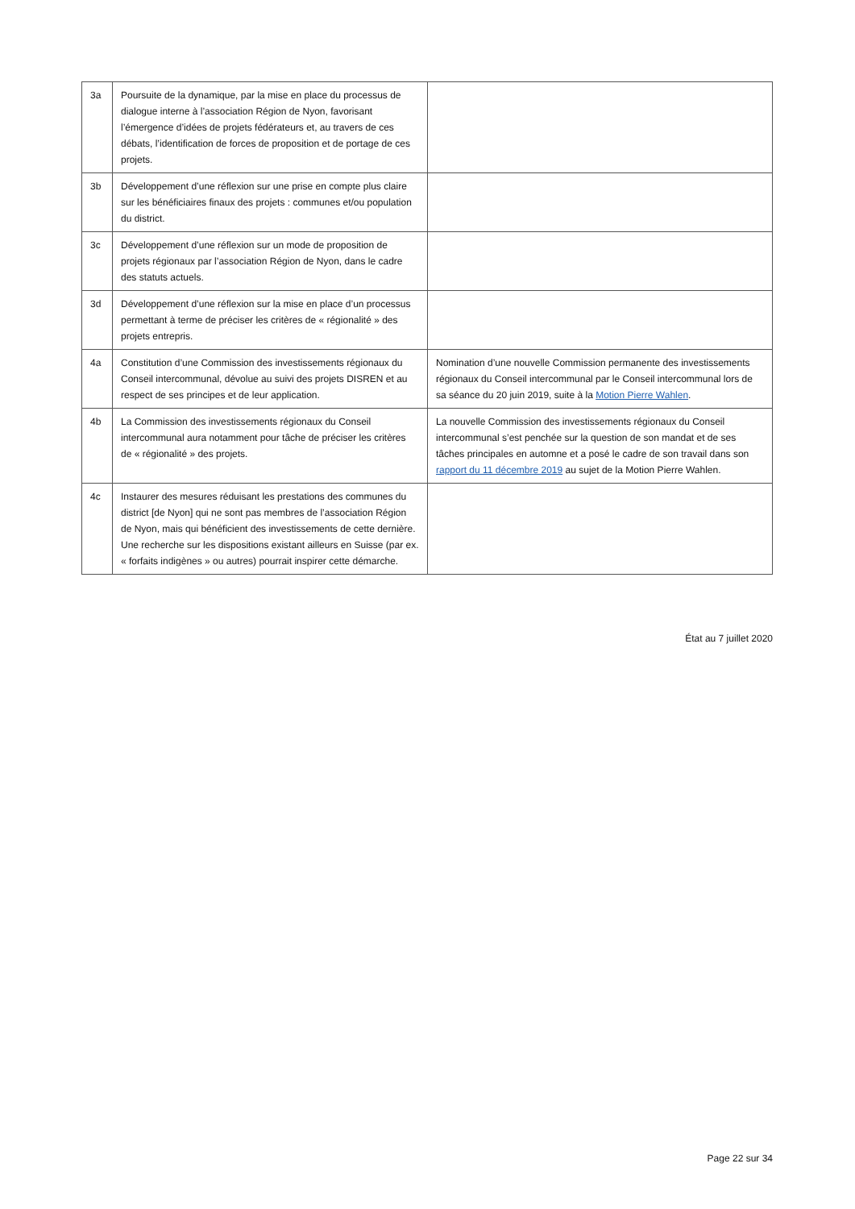| 3a | Poursuite de la dynamique, par la mise en place du processus de dialogue interne à l’association Région de Nyon, favorisant l’émergence d’idées de projets fédérateurs et, au travers de ces débats, l’identification de forces de proposition et de portage de ces projets. | |
| 3b | Développement d’une réflexion sur une prise en compte plus claire sur les bénéficiaires finaux des projets : communes et/ou population du district. | |
| 3c | Développement d’une réflexion sur un mode de proposition de projets régionaux par l’association Région de Nyon, dans le cadre des statuts actuels. | |
| 3d | Développement d’une réflexion sur la mise en place d’un processus permettant à terme de préciser les critères de « régionalité » des projets entrepris. | |
| 4a | Constitution d’une Commission des investissements régionaux du Conseil intercommunal, dévolue au suivi des projets DISREN et au respect de ses principes et de leur application. | Nomination d’une nouvelle Commission permanente des investissements régionaux du Conseil intercommunal par le Conseil intercommunal lors de sa séance du 20 juin 2019, suite à la Motion Pierre Wahlen . |
| 4b | La Commission des investissements régionaux du Conseil intercommunal aura notamment pour tâche de préciser les critères de « régionalité » des projets. | La nouvelle Commission des investissements régionaux du Conseil intercommunal s’est penchée sur la question de son mandat et de ses tâches principales en automne et a posé le cadre de son travail dans son rapport du 11 décembre 2019 au sujet de la Motion Pierre Wahlen. |
| 4c | Instaurer des mesures réduisant les prestations des communes du district [de Nyon] qui ne sont pas membres de l’association Région de Nyon, mais qui bénéficient des investissements de cette dernière. Une recherche sur les dispositions existant ailleurs en Suisse (par ex. « forfaits indigènes » ou autres) pourrait inspirer cette démarche. | |
État au 7 juillet 2020
Page 22 sur 34